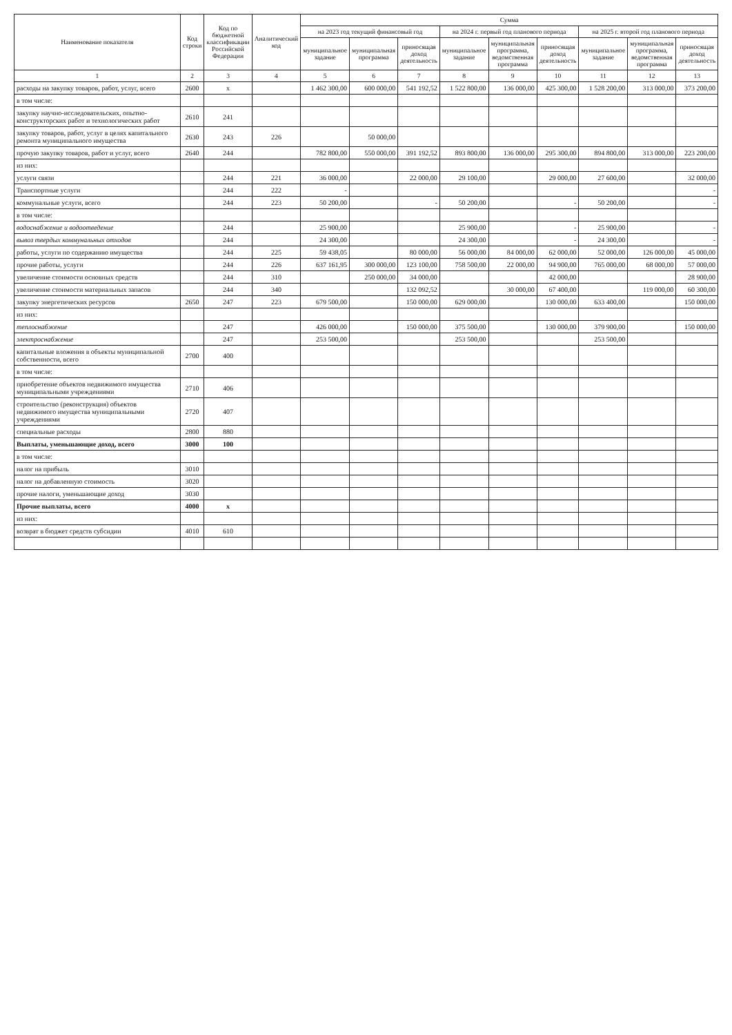| Наименование показателя | Код строки | Код по бюджетной классификации Российской Федерации | Аналитический код | Сумма | | | | | | | | |
| --- | --- | --- | --- | --- | --- | --- | --- | --- | --- | --- | --- | --- |
| | | | | на 2023 год текущий финансовый год | | | на 2024 г. первый год планового периода | | | на 2025 г. второй год планового периода | | |
| | | | | муниципальное задание | муниципальная программа | приносящая доход деятельность | муниципальное задание | муниципальная программа, ведомственная программа | приносящая доход деятельность | муниципальное задание | муниципальная программа, ведомственная программа | приносящая доход деятельность |
| 1 | 2 | 3 | 4 | 5 | 6 | 7 | 8 | 9 | 10 | 11 | 12 | 13 |
| расходы на закупку товаров, работ, услуг, всего | 2600 | х | | 1 462 300,00 | 600 000,00 | 541 192,52 | 1 522 800,00 | 136 000,00 | 425 300,00 | 1 528 200,00 | 313 000,00 | 373 200,00 |
| в том числе: | | | | | | | | | | | | |
| закупку научно-исследовательских, опытно-конструкторских работ и технологических работ | 2610 | 241 | | | | | | | | | | |
| закупку товаров, работ, услуг в целях капитального ремонта муниципального имущества | 2630 | 243 | 226 | | 50 000,00 | | | | | | | |
| прочую закупку товаров, работ и услуг, всего | 2640 | 244 | | 782 800,00 | 550 000,00 | 391 192,52 | 893 800,00 | 136 000,00 | 295 300,00 | 894 800,00 | 313 000,00 | 223 200,00 |
| из них: | | | | | | | | | | | | |
| услуги связи | | 244 | 221 | 36 000,00 | | 22 000,00 | 29 100,00 | | 29 000,00 | 27 600,00 | | 32 000,00 |
| Транспортные услуги | | 244 | 222 | - | | | | | | | | - |
| коммунальные услуги, всего | | 244 | 223 | 50 200,00 | | - | 50 200,00 | | - | 50 200,00 | | - |
| в том числе: | | | | | | | | | | | | |
| водоснабжение и водоотведение | | 244 | | 25 900,00 | | | 25 900,00 | | - | 25 900,00 | | - |
| вывоз твердых коммунальных отходов | | 244 | | 24 300,00 | | | 24 300,00 | | - | 24 300,00 | | - |
| работы, услуги по содержанию имущества | | 244 | 225 | 59 438,05 | | 80 000,00 | 56 000,00 | 84 000,00 | 62 000,00 | 52 000,00 | 126 000,00 | 45 000,00 |
| прочие работы, услуги | | 244 | 226 | 637 161,95 | 300 000,00 | 123 100,00 | 758 500,00 | 22 000,00 | 94 900,00 | 765 000,00 | 68 000,00 | 57 000,00 |
| увеличение стоимости основных средств | | 244 | 310 | | 250 000,00 | 34 000,00 | | | 42 000,00 | | | 28 900,00 |
| увеличение стоимости материальных запасов | | 244 | 340 | | | 132 092,52 | | 30 000,00 | 67 400,00 | | 119 000,00 | 60 300,00 |
| закупку энергетических ресурсов | 2650 | 247 | 223 | 679 500,00 | | 150 000,00 | 629 000,00 | | 130 000,00 | 633 400,00 | | 150 000,00 |
| из них: | | | | | | | | | | | | |
| теплоснабжение | | 247 | | 426 000,00 | | 150 000,00 | 375 500,00 | | 130 000,00 | 379 900,00 | | 150 000,00 |
| электроснабжение | | 247 | | 253 500,00 | | | 253 500,00 | | | 253 500,00 | | |
| капитальные вложения в объекты муниципальной собственности, всего | 2700 | 400 | | | | | | | | | | |
| в том числе: | | | | | | | | | | | | |
| приобретение объектов недвижимого имущества муниципальными учреждениями | 2710 | 406 | | | | | | | | | | |
| строительство (реконструкция) объектов недвижимого имущества муниципальными учреждениями | 2720 | 407 | | | | | | | | | | |
| специальные расходы | 2800 | 880 | | | | | | | | | | |
| Выплаты, уменьшающие доход, всего | 3000 | 100 | | | | | | | | | | |
| в том числе: | | | | | | | | | | | | |
| налог на прибыль | 3010 | | | | | | | | | | | |
| налог на добавленную стоимость | 3020 | | | | | | | | | | | |
| прочие налоги, уменьшающие доход | 3030 | | | | | | | | | | | |
| Прочие выплаты, всего | 4000 | х | | | | | | | | | | |
| из них: | | | | | | | | | | | | |
| возврат в бюджет средств субсидии | 4010 | 610 | | | | | | | | | | |